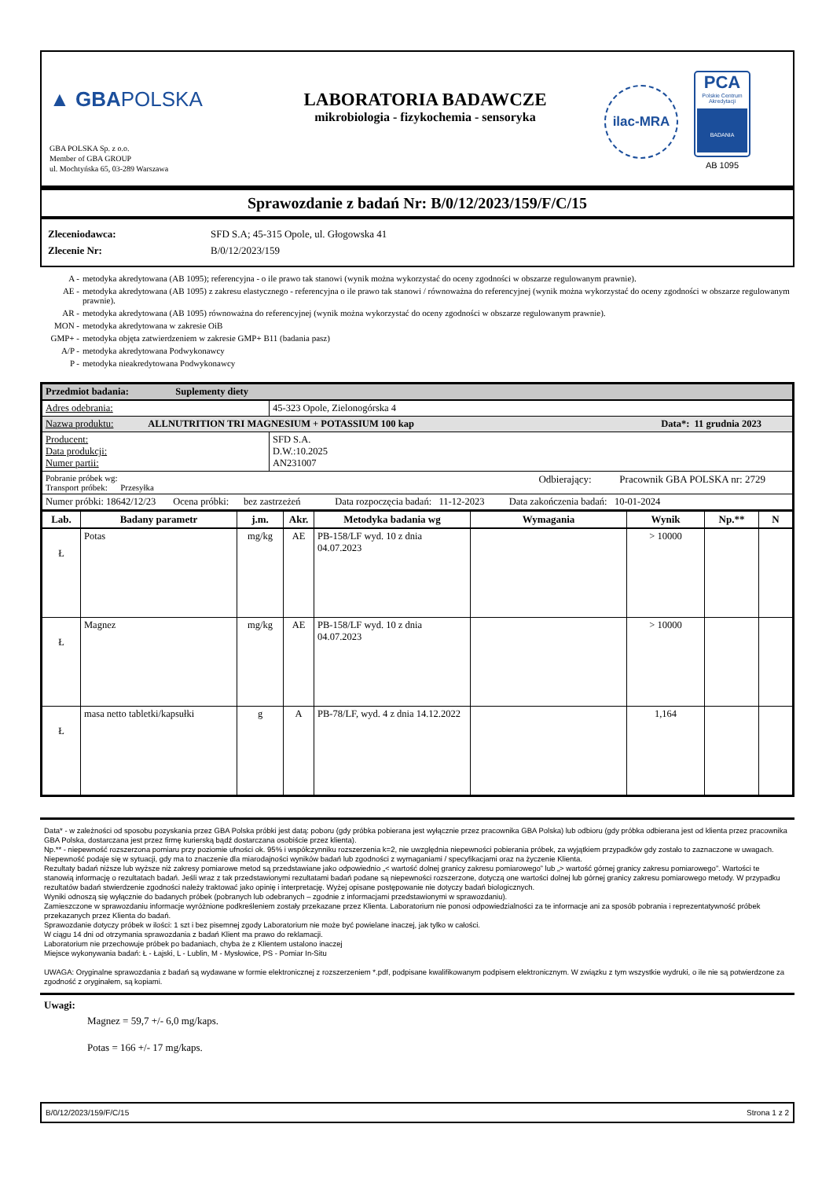▲ GBAPOLSKA
GBA POLSKA Sp. z o.o.
Member of GBA GROUP
ul. Mochtyńska 65, 03-289 Warszawa
LABORATORIA BADAWCZE
mikrobiologia - fizykochemia - sensoryka
ilac-MRA
PCA
Polskie Centrum Akredytacji
BADANIA
AB 1095
Sprawozdanie z badań Nr: B/0/12/2023/159/F/C/15
Zleceniodawca: SFD S.A; 45-315 Opole, ul. Głogowska 41
Zlecenie Nr: B/0/12/2023/159
A - metodyka akredytowana (AB 1095); referencyjna - o ile prawo tak stanowi (wynik można wykorzystać do oceny zgodności w obszarze regulowanym prawnie).
AE - metodyka akredytowana (AB 1095) z zakresu elastycznego - referencyjna o ile prawo tak stanowi / równoważna do referencyjnej (wynik można wykorzystać do oceny zgodności w obszarze regulowanym prawnie).
AR - metodyka akredytowana (AB 1095) równoważna do referencyjnej (wynik można wykorzystać do oceny zgodności w obszarze regulowanym prawnie).
MON - metodyka akredytowana w zakresie OiB
GMP+ - metodyka objęta zatwierdzeniem w zakresie GMP+ B11 (badania pasz)
A/P - metodyka akredytowana Podwykonawcy
P - metodyka nieakredytowana Podwykonawcy
| Przedmiot badania: Suplementy diety | |
| Adres odebrania: | 45-323 Opole, Zielonogórska 4 |
| Nazwa produktu: ALLNUTRITION TRI MAGNESIUM + POTASSIUM 100 kap Data*: 11 grudnia 2023 | |
| Producent: Data produkcji: Numer partii: | SFD S.A. D.W.:10.2025 AN231007 |
| Pobranie próbek wg: Odbierający: Pracownik GBA POLSKA nr: 2729 Transport próbek: Przesyłka | |
| Numer próbki: 18642/12/23 Ocena próbki: bez zastrzeżeń Data rozpoczęcia badań: 11-12-2023 Data zakończenia badań: 10-01-2024 | |
| Lab. | Badany parametr | j.m. | Akr. | Metodyka badania wg | Wymagania | Wynik | Np.** | N |
| --- | --- | --- | --- | --- | --- | --- | --- | --- |
| Ł | Potas | mg/kg | AE | PB-158/LF wyd. 10 z dnia 04.07.2023 | | > 10000 | | |
| Ł | Magnez | mg/kg | AE | PB-158/LF wyd. 10 z dnia 04.07.2023 | | > 10000 | | |
| Ł | masa netto tabletki/kapsułki | g | A | PB-78/LF, wyd. 4 z dnia 14.12.2022 | | 1,164 | | |
Data* - w zależności od sposobu pozyskania przez GBA Polska próbki jest datą: poboru (gdy próbka pobierana jest wyłącznie przez pracownika GBA Polska) lub odbioru (gdy próbka odbierana jest od klienta przez pracownika GBA Polska, dostarczana jest przez firmę kurierską bądź dostarczana osobiście przez klienta).
Np.** - niepewność rozszerzona pomiaru przy poziomie ufności ok. 95% i współczynniku rozszerzenia k=2, nie uwzględnia niepewności pobierania próbek, za wyjątkiem przypadków gdy zostało to zaznaczone w uwagach.
Niepewność podaje się w sytuacji, gdy ma to znaczenie dla miarodajności wyników badań lub zgodności z wymaganiami / specyfikacjami oraz na życzenie Klienta.
Rezultaty badań niższe lub wyższe niż zakresy pomiarowe metod są przedstawiane jako odpowiednio „< wartość dolnej granicy zakresu pomiarowego” lub „> wartość górnej granicy zakresu pomiarowego”. Wartości te stanowią informację o rezultatach badań. Jeśli wraz z tak przedstawionymi rezultatami badań podane są niepewności rozszerzone, dotyczą one wartości dolnej lub górnej granicy zakresu pomiarowego metody. W przypadku rezultatów badań stwierdzenie zgodności należy traktować jako opinię i interpretację. Wyżej opisane postępowanie nie dotyczy badań biologicznych.
Wyniki odnoszą się wyłącznie do badanych próbek (pobranych lub odebranych – zgodnie z informacjami przedstawionymi w sprawozdaniu).
Zamieszczone w sprawozdaniu informacje wyróżnione podkreśleniem zostały przekazane przez Klienta. Laboratorium nie ponosi odpowiedzialności za te informacje ani za sposób pobrania i reprezentatywność próbek przekazanych przez Klienta do badań.
Sprawozdanie dotyczy próbek w ilości: 1 szt i bez pisemnej zgody Laboratorium nie może być powielane inaczej, jak tylko w całości.
W ciągu 14 dni od otrzymania sprawozdania z badań Klient ma prawo do reklamacji.
Laboratorium nie przechowuje próbek po badaniach, chyba że z Klientem ustalono inaczej
Miejsce wykonywania badań: Ł - Łajski, L - Lublin, M - Mysłowice, PS - Pomiar In-Situ
UWAGA: Oryginalne sprawozdania z badań są wydawane w formie elektronicznej z rozszerzeniem *.pdf, podpisane kwalifikowanym podpisem elektronicznym. W związku z tym wszystkie wydruki, o ile nie są potwierdzone za zgodność z oryginałem, są kopiami.
Uwagi:
Magnez = 59,7 +/- 6,0 mg/kaps.
Potas = 166 +/- 17 mg/kaps.
B/0/12/2023/159/F/C/15 Strona 1 z 2